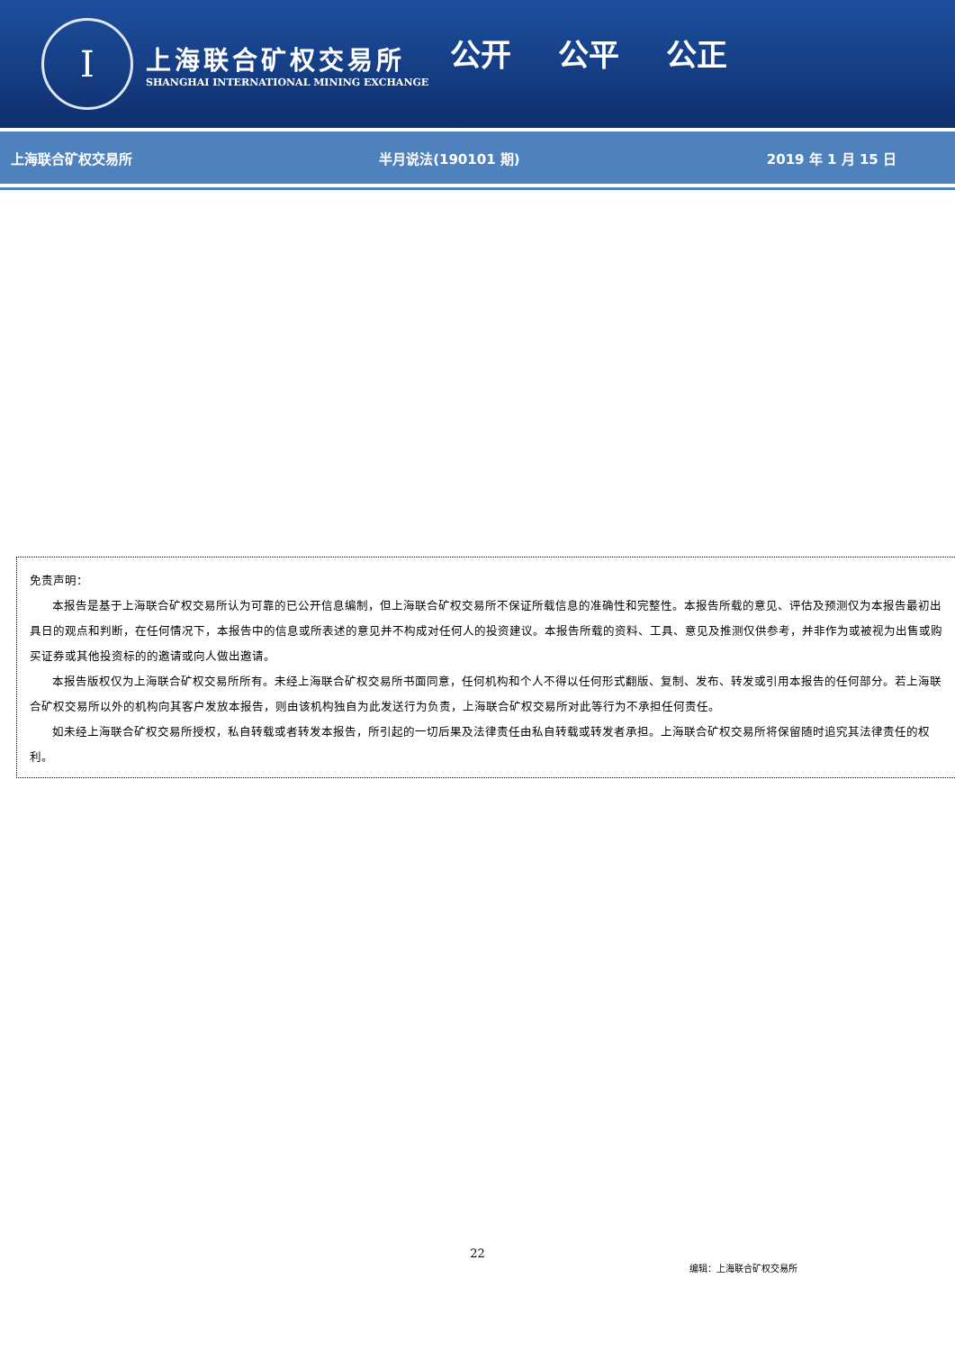I
上海联合矿权交易所
SHANGHAI INTERNATIONAL MINING EXCHANGE
公开 公平 公正
上海联合矿权交易所 半月说法(190101 期) 2019 年 1 月 15 日
免责声明：
本报告是基于上海联合矿权交易所认为可靠的已公开信息编制，但上海联合矿权交易所不保证所载信息的准确性和完整性。本报告所载的意见、评估及预测仅为本报告最初出具日的观点和判断，在任何情况下，本报告中的信息或所表述的意见并不构成对任何人的投资建议。本报告所载的资料、工具、意见及推测仅供参考，并非作为或被视为出售或购买证券或其他投资标的的邀请或向人做出邀请。
本报告版权仅为上海联合矿权交易所所有。未经上海联合矿权交易所书面同意，任何机构和个人不得以任何形式翻版、复制、发布、转发或引用本报告的任何部分。若上海联合矿权交易所以外的机构向其客户发放本报告，则由该机构独自为此发送行为负责，上海联合矿权交易所对此等行为不承担任何责任。
如未经上海联合矿权交易所授权，私自转载或者转发本报告，所引起的一切后果及法律责任由私自转载或转发者承担。上海联合矿权交易所将保留随时追究其法律责任的权利。
22
编辑：上海联合矿权交易所